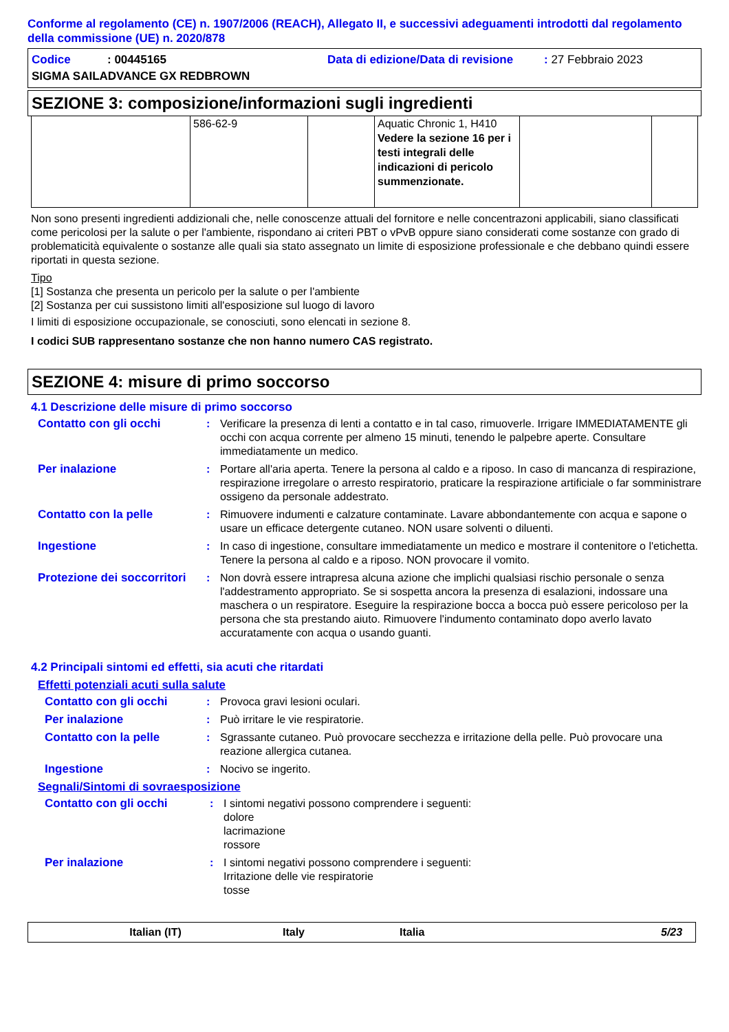Conforme al regolamento (CE) n. 1907/2006 (REACH), Allegato II, e successivi adeguamenti introdotti dal regolamento della commissione (UE) n. 2020/878
Codice: 00445165 Data di edizione/Data di revisione: 27 Febbraio 2023
SIGMA SAILADVANCE GX REDBROWN
SEZIONE 3: composizione/informazioni sugli ingredienti
| | 586-62-9 | | Aquatic Chronic 1, H410 Vedere la sezione 16 per i testi integrali delle indicazioni di pericolo summenzionate. | | |
Non sono presenti ingredienti addizionali che, nelle conoscenze attuali del fornitore e nelle concentrazoni applicabili, siano classificati come pericolosi per la salute o per l'ambiente, rispondano ai criteri PBT o vPvB oppure siano considerati come sostanze con grado di problematicità equivalente o sostanze alle quali sia stato assegnato un limite di esposizione professionale e che debbano quindi essere riportati in questa sezione.
Tipo
[1] Sostanza che presenta un pericolo per la salute o per l'ambiente
[2] Sostanza per cui sussistono limiti all'esposizione sul luogo di lavoro
I limiti di esposizione occupazionale, se conosciuti, sono elencati in sezione 8.
I codici SUB rappresentano sostanze che non hanno numero CAS registrato.
SEZIONE 4: misure di primo soccorso
4.1 Descrizione delle misure di primo soccorso
Contatto con gli occhi: Verificare la presenza di lenti a contatto e in tal caso, rimuoverle. Irrigare IMMEDIATAMENTE gli occhi con acqua corrente per almeno 15 minuti, tenendo le palpebre aperte. Consultare immediatamente un medico.
Per inalazione: Portare all'aria aperta. Tenere la persona al caldo e a riposo. In caso di mancanza di respirazione, respirazione irregolare o arresto respiratorio, praticare la respirazione artificiale o far somministrare ossigeno da personale addestrato.
Contatto con la pelle: Rimuovere indumenti e calzature contaminate. Lavare abbondantemente con acqua e sapone o usare un efficace detergente cutaneo. NON usare solventi o diluenti.
Ingestione: In caso di ingestione, consultare immediatamente un medico e mostrare il contenitore o l'etichetta. Tenere la persona al caldo e a riposo. NON provocare il vomito.
Protezione dei soccorritori: Non dovrà essere intrapresa alcuna azione che implichi qualsiasi rischio personale o senza l'addestramento appropriato. Se si sospetta ancora la presenza di esalazioni, indossare una maschera o un respiratore. Eseguire la respirazione bocca a bocca può essere pericoloso per la persona che sta prestando aiuto. Rimuovere l'indumento contaminato dopo averlo lavato accuratamente con acqua o usando guanti.
4.2 Principali sintomi ed effetti, sia acuti che ritardati
Effetti potenziali acuti sulla salute
Contatto con gli occhi: Provoca gravi lesioni oculari.
Per inalazione: Può irritare le vie respiratorie.
Contatto con la pelle: Sgrassante cutaneo. Può provocare secchezza e irritazione della pelle. Può provocare una reazione allergica cutanea.
Ingestione: Nocivo se ingerito.
Segnali/Sintomi di sovraesposizione
Contatto con gli occhi: I sintomi negativi possono comprendere i seguenti:
dolore
lacrimazione
rossore
Per inalazione: I sintomi negativi possono comprendere i seguenti:
Irritazione delle vie respiratorie
tosse
Italian (IT) Italy Italia 5/23